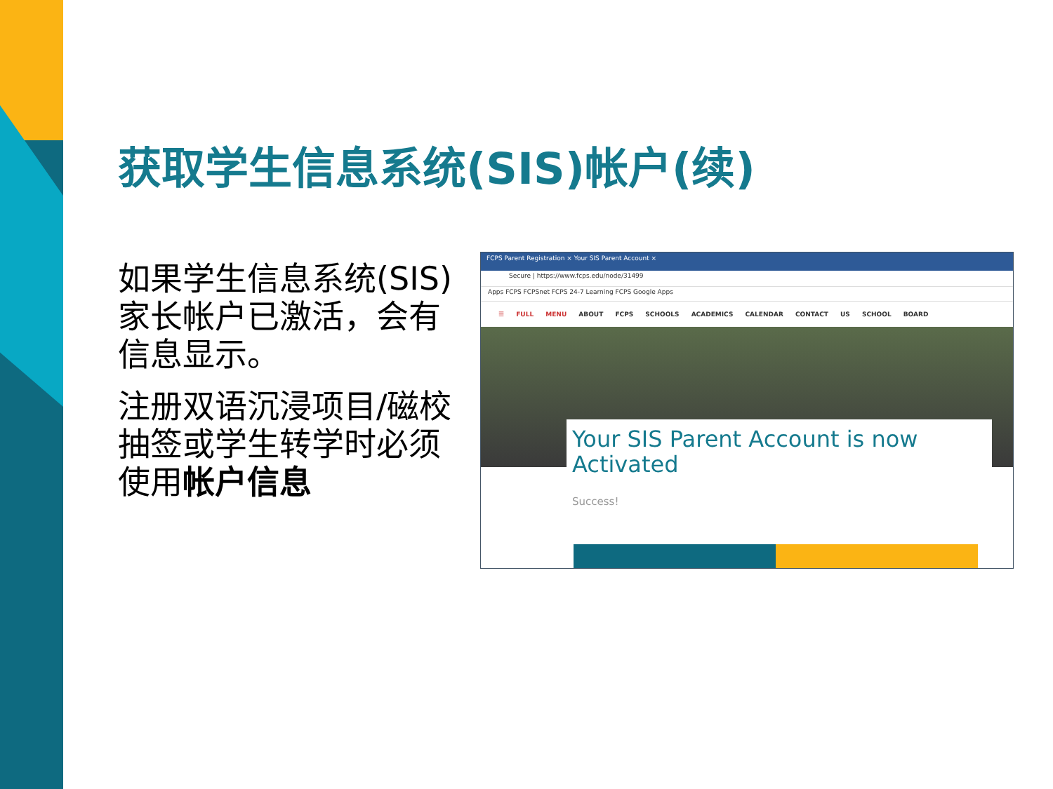获取学生信息系统(SIS)帐户(续)
如果学生信息系统(SIS)家长帐户已激活，会有信息显示。
注册双语沉浸项目/磁校抽签或学生转学时必须使用帐户信息
FCPS Parent Registration × Your SIS Parent Account ×
Secure | https://www.fcps.edu/node/31499
Apps FCPS FCPSnet FCPS 24-7 Learning FCPS Google Apps
☰ FULL MENU ABOUT FCPS SCHOOLS ACADEMICS CALENDAR CONTACT US SCHOOL BOARD
Your SIS Parent Account is now Activated
Success!